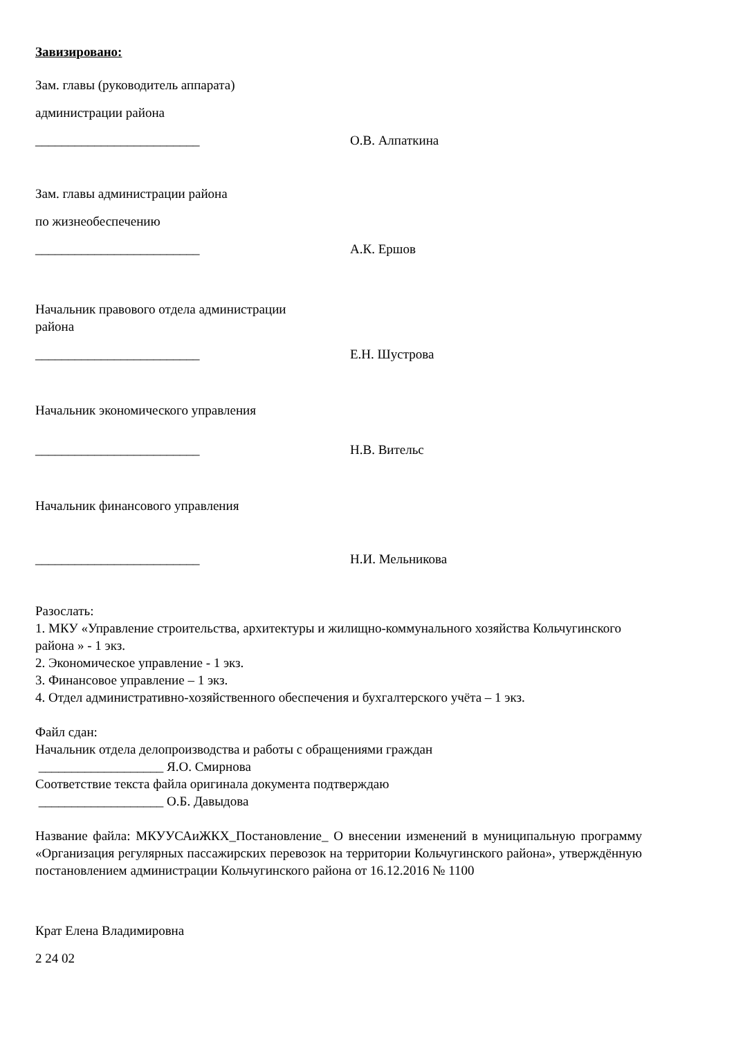Завизировано:
Зам. главы (руководитель аппарата)
администрации района
_________________________ О.В. Алпаткина
Зам. главы администрации района
по жизнеобеспечению
_________________________ А.К. Ершов
Начальник правового отдела администрации
района
_________________________ Е.Н. Шустрова
Начальник экономического управления
_________________________ Н.В. Вительс
Начальник финансового управления
_________________________ Н.И. Мельникова
Разослать:
1. МКУ «Управление строительства, архитектуры и жилищно-коммунального хозяйства Кольчугинского района » - 1 экз.
2. Экономическое управление - 1 экз.
3. Финансовое управление – 1 экз.
4. Отдел административно-хозяйственного обеспечения и бухгалтерского учёта – 1 экз.
Файл сдан:
Начальник отдела делопроизводства и работы с обращениями граждан
___________________ Я.О. Смирнова
Соответствие текста файла оригинала документа подтверждаю
___________________ О.Б. Давыдова
Название файла: МКУУСАиЖКХ_Постановление_ О внесении изменений в муниципальную программу «Организация регулярных пассажирских перевозок на территории Кольчугинского района», утверждённую постановлением администрации Кольчугинского района от 16.12.2016 № 1100
Крат Елена Владимировна
2 24 02